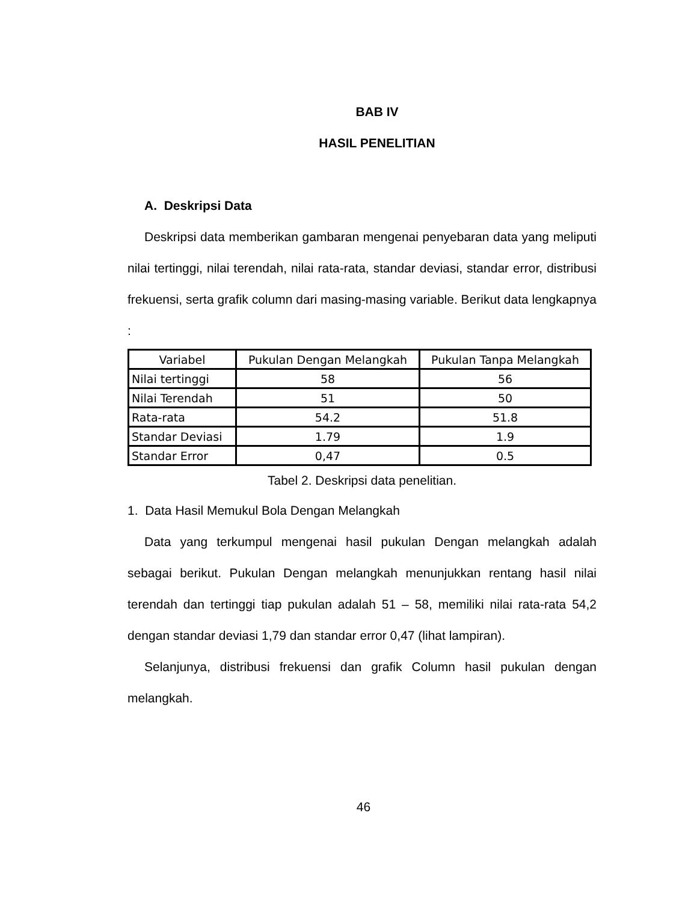BAB IV
HASIL PENELITIAN
A. Deskripsi Data
Deskripsi data memberikan gambaran mengenai penyebaran data yang meliputi nilai tertinggi, nilai terendah, nilai rata-rata, standar deviasi, standar error, distribusi frekuensi, serta grafik column dari masing-masing variable. Berikut data lengkapnya :
| Variabel | Pukulan Dengan Melangkah | Pukulan Tanpa Melangkah |
| --- | --- | --- |
| Nilai tertinggi | 58 | 56 |
| Nilai Terendah | 51 | 50 |
| Rata-rata | 54.2 | 51.8 |
| Standar Deviasi | 1.79 | 1.9 |
| Standar Error | 0,47 | 0.5 |
Tabel 2. Deskripsi data penelitian.
1. Data Hasil Memukul Bola Dengan Melangkah
Data yang terkumpul mengenai hasil pukulan Dengan melangkah adalah sebagai berikut. Pukulan Dengan melangkah menunjukkan rentang hasil nilai terendah dan tertinggi tiap pukulan adalah 51 – 58, memiliki nilai rata-rata 54,2 dengan standar deviasi 1,79 dan standar error 0,47 (lihat lampiran).
Selanjunya, distribusi frekuensi dan grafik Column hasil pukulan dengan melangkah.
46